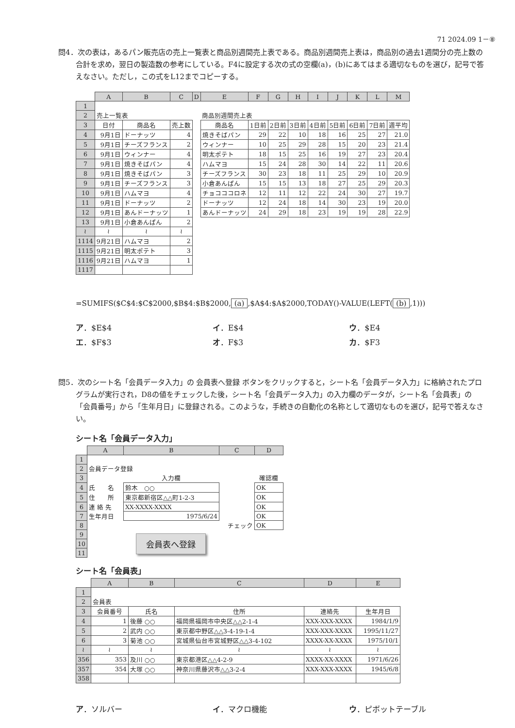71 2024.09 1－⑧
問4．次の表は，あるパン販売店の売上一覧表と商品別週間売上表である。商品別週間売上表は，商品別の過去1週間分の売上数の合計を求め，翌日の製造数の参考にしている。F4に設定する次の式の空欄(a)，(b)にあてはまる適切なものを選び，記号で答えなさい。ただし，この式をL12までコピーする。
| | A | B | C | D | E | F | G | H | I | J | K | L | M |
| 1 | | | | | | | | | | | | | |
| 2 | 売上一覧表 | | | | 商品別週間売上表 | | | | | | | | |
| 3 | 日付 | 商品名 | 売上数 | | 商品名 | 1日前 | 2日前 | 3日前 | 4日前 | 5日前 | 6日前 | 7日前 | 週平均 |
| 4 | 9月1日 | ドーナッツ | 4 | | 焼きそばパン | 29 | 22 | 10 | 18 | 16 | 25 | 27 | 21.0 |
| 5 | 9月1日 | チーズフランス | 2 | | ウィンナー | 10 | 25 | 29 | 28 | 15 | 20 | 23 | 21.4 |
| 6 | 9月1日 | ウィンナー | 4 | | 明太ポテト | 18 | 15 | 25 | 16 | 19 | 27 | 23 | 20.4 |
| 7 | 9月1日 | 焼きそばパン | 4 | | ハムマヨ | 15 | 24 | 28 | 30 | 14 | 22 | 11 | 20.6 |
| 8 | 9月1日 | 焼きそばパン | 3 | | チーズフランス | 30 | 23 | 18 | 11 | 25 | 29 | 10 | 20.9 |
| 9 | 9月1日 | チーズフランス | 3 | | 小倉あんぱん | 15 | 15 | 13 | 18 | 27 | 25 | 29 | 20.3 |
| 10 | 9月1日 | ハムマヨ | 4 | | チョコココロネ | 12 | 11 | 12 | 22 | 24 | 30 | 27 | 19.7 |
| 11 | 9月1日 | ドーナッツ | 2 | | ドーナッツ | 12 | 24 | 18 | 14 | 30 | 23 | 19 | 20.0 |
| 12 | 9月1日 | あんドーナッツ | 1 | | あんドーナッツ | 24 | 29 | 18 | 23 | 19 | 19 | 28 | 22.9 |
| 13 | 9月1日 | 小倉あんぱん | 2 | | | | | | | | | | |
| ≀ | ≀ | ≀ | ≀ | | | | | | | | | | |
| 1114 | 9月21日 | ハムマヨ | 2 | | | | | | | | | | |
| 1115 | 9月21日 | 明太ポテト | 3 | | | | | | | | | | |
| 1116 | 9月21日 | ハムマヨ | 1 | | | | | | | | | | |
| 1117 | | | | | | | | | | | | | |
=SUMIFS($C$4:$C$2000,$B$4:$B$2000, (a),$A$4:$A$2000,TODAY()-VALUE(LEFT((b),1)))
ア．$E$4 イ．E$4 ウ．$E4
エ．$F$3 オ．F$3 カ．$F3
問5．次のシート名「会員データ入力」の 会員表へ登録 ボタンをクリックすると，シート名「会員データ入力」に格納されたプログラムが実行され，D8の値をチェックした後，シート名「会員データ入力」の入力欄のデータが，シート名「会員表」の「会員番号」から「生年月日」に登録される。このような，手続きの自動化の名称として適切なものを選び，記号で答えなさい。
シート名「会員データ入力」
| | A | B | C | D |
| 1 | | | | |
| 2 | 会員データ登録 | | | |
| 3 | | 入力欄 | | 確認欄 |
| 4 | 氏 名 | 鈴木 ○○ | | OK |
| 5 | 住 所 | 東京都新宿区△△町1-2-3 | | OK |
| 6 | 連 絡 先 | XX-XXXX-XXXX | | OK |
| 7 | 生年月日 | 1975/6/24 | | OK |
| 8 | | | チェック | OK |
| 9 | 会員表へ登録 | | | |
| 10 | | | | |
| 11 | | | | |
シート名「会員表」
| | A | B | C | D | E |
| 1 | | | | | |
| 2 | 会員表 | | | | |
| 3 | 会員番号 | 氏名 | 住所 | 連絡先 | 生年月日 |
| 4 | 1 | 後藤 ○○ | 福岡県福岡市中央区△△2-1-4 | XXX-XXX-XXXX | 1984/1/9 |
| 5 | 2 | 武内 ○○ | 東京都中野区△△3-4-19-1-4 | XXX-XXX-XXXX | 1995/11/27 |
| 6 | 3 | 菊池 ○○ | 宮城県仙台市宮城野区△△3-4-102 | XXXX-XX-XXXX | 1975/10/1 |
| ≀ | ≀ | ≀ | ≀ | ≀ | ≀ |
| 356 | 353 | 及川 ○○ | 東京都港区△△4-2-9 | XXXX-XX-XXXX | 1971/6/26 |
| 357 | 354 | 大塚 ○○ | 神奈川県藤沢市△△3-2-4 | XXX-XXX-XXXX | 1945/6/8 |
| 358 | | | | | |
ア．ソルバー イ．マクロ機能 ウ．ピボットテーブル